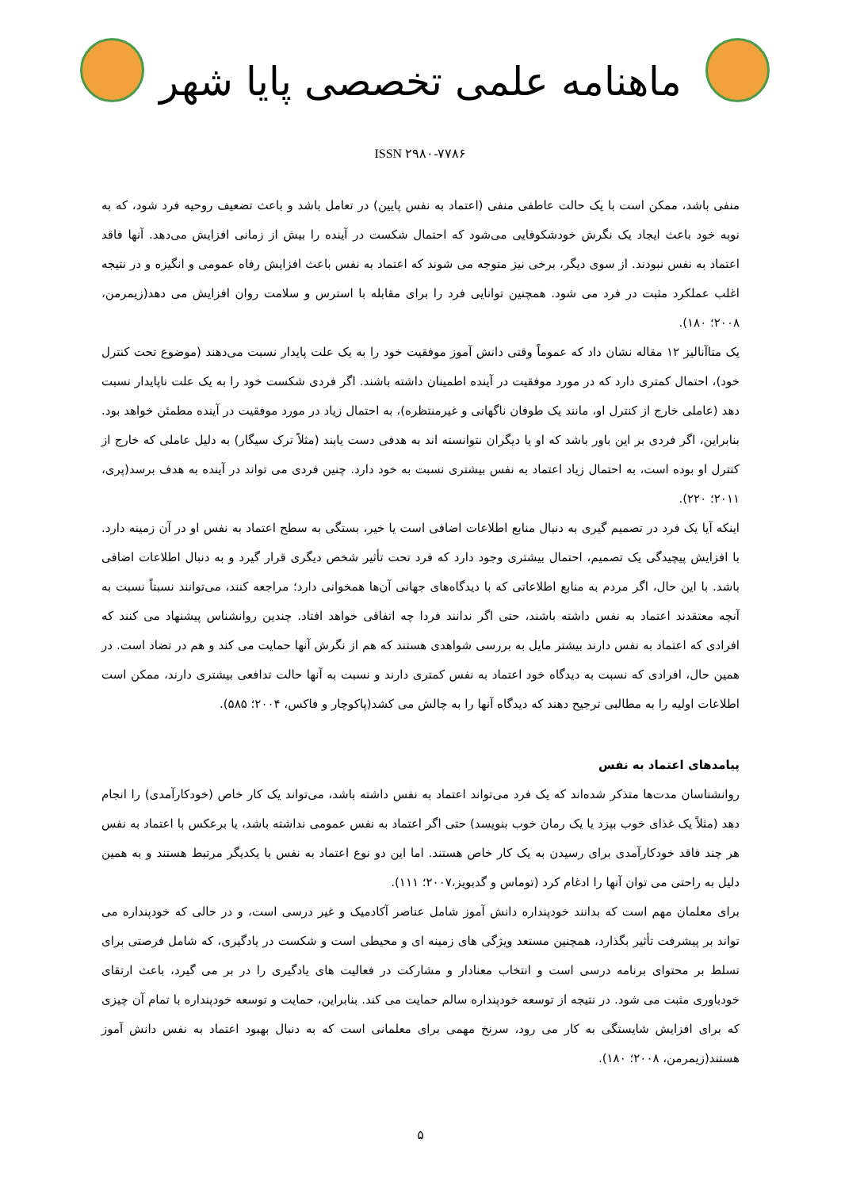ماهنامه علمی تخصصی پایا شهر
ISSN ۲۹۸۰-۷۷۸۶
منفی باشد، ممکن است با یک حالت عاطفی منفی (اعتماد به نفس پایین) در تعامل باشد و باعث تضعیف روحیه فرد شود، که به نوبه خود باعث ایجاد یک نگرش خودشکوفایی می‌شود که احتمال شکست در آینده را بیش از زمانی افزایش می‌دهد. آنها فاقد اعتماد به نفس نبودند. از سوی دیگر، برخی نیز متوجه می شوند که اعتماد به نفس باعث افزایش رفاه عمومی و انگیزه و در نتیجه اغلب عملکرد مثبت در فرد می شود. همچنین توانایی فرد را برای مقابله با استرس و سلامت روان افزایش می دهد(زیمرمن، ۲۰۰۸؛ ۱۸۰).
یک متاآنالیز ۱۲ مقاله نشان داد که عموماً وقتی دانش آموز موفقیت خود را به یک علت پایدار نسبت می‌دهند (موضوع تحت کنترل خود)، احتمال کمتری دارد که در مورد موفقیت در آینده اطمینان داشته باشند. اگر فردی شکست خود را به یک علت ناپایدار نسبت دهد (عاملی خارج از کنترل او، مانند یک طوفان ناگهانی و غیرمنتظره)، به احتمال زیاد در مورد موفقیت در آینده مطمئن خواهد بود. بنابراین، اگر فردی بر این باور باشد که او یا دیگران نتوانسته اند به هدفی دست یابند (مثلاً ترک سیگار) به دلیل عاملی که خارج از کنترل او بوده است، به احتمال زیاد اعتماد به نفس بیشتری نسبت به خود دارد. چنین فردی می تواند در آینده به هدف برسد(پری، ۲۰۱۱؛ ۲۲۰).
اینکه آیا یک فرد در تصمیم گیری به دنبال منابع اطلاعات اضافی است یا خیر، بستگی به سطح اعتماد به نفس او در آن زمینه دارد. با افزایش پیچیدگی یک تصمیم، احتمال بیشتری وجود دارد که فرد تحت تأثیر شخص دیگری قرار گیرد و به دنبال اطلاعات اضافی باشد. با این حال، اگر مردم به منابع اطلاعاتی که با دیدگاه‌های جهانی آن‌ها همخوانی دارد؛ مراجعه کنند، می‌توانند نسبتاً نسبت به آنچه معتقدند اعتماد به نفس داشته باشند، حتی اگر ندانند فردا چه اتفاقی خواهد افتاد. چندین روانشناس پیشنهاد می کنند که افرادی که اعتماد به نفس دارند بیشتر مایل به بررسی شواهدی هستند که هم از نگرش آنها حمایت می کند و هم در تضاد است. در همین حال، افرادی که نسبت به دیدگاه خود اعتماد به نفس کمتری دارند و نسبت به آنها حالت تدافعی بیشتری دارند، ممکن است اطلاعات اولیه را به مطالبی ترجیح دهند که دیدگاه آنها را به چالش می کشد(پاکوچار و فاکس، ۲۰۰۴؛ ۵۸۵).
پیامدهای اعتماد به نفس
روانشناسان مدت‌ها متذکر شده‌اند که یک فرد می‌تواند اعتماد به نفس داشته باشد، می‌تواند یک کار خاص (خودکارآمدی) را انجام دهد (مثلاً یک غذای خوب بپزد یا یک رمان خوب بنویسد) حتی اگر اعتماد به نفس عمومی نداشته باشد، یا برعکس با اعتماد به نفس هر چند فاقد خودکارآمدی برای رسیدن به یک کار خاص هستند. اما این دو نوع اعتماد به نفس با یکدیگر مرتبط هستند و به همین دلیل به راحتی می توان آنها را ادغام کرد (توماس و گدبویز،۲۰۰۷؛ ۱۱۱).
برای معلمان مهم است که بدانند خودپنداره دانش آموز شامل عناصر آکادمیک و غیر درسی است، و در حالی که خودپنداره می تواند بر پیشرفت تأثیر بگذارد، همچنین مستعد ویژگی های زمینه ای و محیطی است و شکست در یادگیری، که شامل فرصتی برای تسلط بر محتوای برنامه درسی است و انتخاب معنادار و مشارکت در فعالیت های یادگیری را در بر می گیرد، باعث ارتقای خودباوری مثبت می شود. در نتیجه از توسعه خودپنداره سالم حمایت می کند. بنابراین، حمایت و توسعه خودپنداره با تمام آن چیزی که برای افزایش شایستگی به کار می رود، سرنخ مهمی برای معلمانی است که به دنبال بهبود اعتماد به نفس دانش آموز هستند(زیمرمن، ۲۰۰۸؛ ۱۸۰).
۵